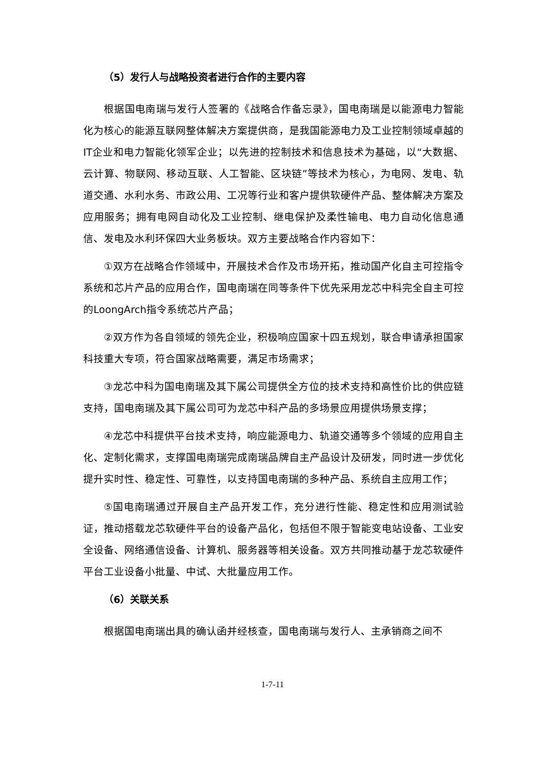（5）发行人与战略投资者进行合作的主要内容
根据国电南瑞与发行人签署的《战略合作备忘录》，国电南瑞是以能源电力智能化为核心的能源互联网整体解决方案提供商，是我国能源电力及工业控制领域卓越的IT企业和电力智能化领军企业；以先进的控制技术和信息技术为基础，以“大数据、云计算、物联网、移动互联、人工智能、区块链”等技术为核心，为电网、发电、轨道交通、水利水务、市政公用、工况等行业和客户提供软硬件产品、整体解决方案及应用服务；拥有电网自动化及工业控制、继电保护及柔性输电、电力自动化信息通信、发电及水利环保四大业务板块。双方主要战略合作内容如下：
①双方在战略合作领域中，开展技术合作及市场开拓，推动国产化自主可控指令系统和芯片产品的应用合作，国电南瑞在同等条件下优先采用龙芯中科完全自主可控的LoongArch指令系统芯片产品；
②双方作为各自领域的领先企业，积极响应国家十四五规划，联合申请承担国家科技重大专项，符合国家战略需要，满足市场需求；
③龙芯中科为国电南瑞及其下属公司提供全方位的技术支持和高性价比的供应链支持，国电南瑞及其下属公司可为龙芯中科产品的多场景应用提供场景支撑；
④龙芯中科提供平台技术支持，响应能源电力、轨道交通等多个领域的应用自主化、定制化需求，支撑国电南瑞完成南瑞品牌自主产品设计及研发，同时进一步优化提升实时性、稳定性、可靠性，以支持国电南瑞的多种产品、系统自主应用工作；
⑤国电南瑞通过开展自主产品开发工作，充分进行性能、稳定性和应用测试验证，推动搭载龙芯软硬件平台的设备产品化，包括但不限于智能变电站设备、工业安全设备、网络通信设备、计算机、服务器等相关设备。双方共同推动基于龙芯软硬件平台工业设备小批量、中试、大批量应用工作。
（6）关联关系
根据国电南瑞出具的确认函并经核查，国电南瑞与发行人、主承销商之间不
1-7-11